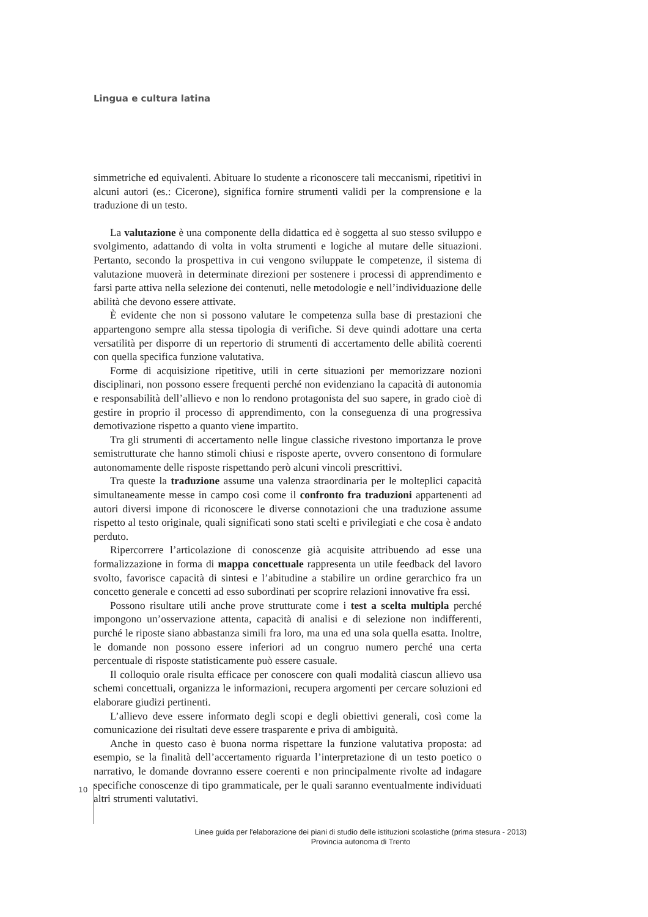Lingua e cultura latina
simmetriche ed equivalenti. Abituare lo studente a riconoscere tali meccanismi, ripetitivi in alcuni autori (es.: Cicerone), significa fornire strumenti validi per la comprensione e la traduzione di un testo.
La valutazione è una componente della didattica ed è soggetta al suo stesso sviluppo e svolgimento, adattando di volta in volta strumenti e logiche al mutare delle situazioni. Pertanto, secondo la prospettiva in cui vengono sviluppate le competenze, il sistema di valutazione muoverà in determinate direzioni per sostenere i processi di apprendimento e farsi parte attiva nella selezione dei contenuti, nelle metodologie e nell’individuazione delle abilità che devono essere attivate.
È evidente che non si possono valutare le competenza sulla base di prestazioni che appartengono sempre alla stessa tipologia di verifiche. Si deve quindi adottare una certa versatilità per disporre di un repertorio di strumenti di accertamento delle abilità coerenti con quella specifica funzione valutativa.
Forme di acquisizione ripetitive, utili in certe situazioni per memorizzare nozioni disciplinari, non possono essere frequenti perché non evidenziano la capacità di autonomia e responsabilità dell’allievo e non lo rendono protagonista del suo sapere, in grado cioè di gestire in proprio il processo di apprendimento, con la conseguenza di una progressiva demotivazione rispetto a quanto viene impartito.
Tra gli strumenti di accertamento nelle lingue classiche rivestono importanza le prove semistrutturate che hanno stimoli chiusi e risposte aperte, ovvero consentono di formulare autonomamente delle risposte rispettando però alcuni vincoli prescrittivi.
Tra queste la traduzione assume una valenza straordinaria per le molteplici capacità simultaneamente messe in campo così come il confronto fra traduzioni appartenenti ad autori diversi impone di riconoscere le diverse connotazioni che una traduzione assume rispetto al testo originale, quali significati sono stati scelti e privilegiati e che cosa è andato perduto.
Ripercorrere l’articolazione di conoscenze già acquisite attribuendo ad esse una formalizzazione in forma di mappa concettuale rappresenta un utile feedback del lavoro svolto, favorisce capacità di sintesi e l’abitudine a stabilire un ordine gerarchico fra un concetto generale e concetti ad esso subordinati per scoprire relazioni innovative fra essi.
Possono risultare utili anche prove strutturate come i test a scelta multipla perché impongono un’osservazione attenta, capacità di analisi e di selezione non indifferenti, purché le riposte siano abbastanza simili fra loro, ma una ed una sola quella esatta. Inoltre, le domande non possono essere inferiori ad un congruo numero perché una certa percentuale di risposte statisticamente può essere casuale.
Il colloquio orale risulta efficace per conoscere con quali modalità ciascun allievo usa schemi concettuali, organizza le informazioni, recupera argomenti per cercare soluzioni ed elaborare giudizi pertinenti.
L’allievo deve essere informato degli scopi e degli obiettivi generali, così come la comunicazione dei risultati deve essere trasparente e priva di ambiguità.
Anche in questo caso è buona norma rispettare la funzione valutativa proposta: ad esempio, se la finalità dell’accertamento riguarda l’interpretazione di un testo poetico o narrativo, le domande dovranno essere coerenti e non principalmente rivolte ad indagare specifiche conoscenze di tipo grammaticale, per le quali saranno eventualmente individuati altri strumenti valutativi.
10
Linee guida per l'elaborazione dei piani di studio delle istituzioni scolastiche (prima stesura - 2013)
Provincia autonoma di Trento